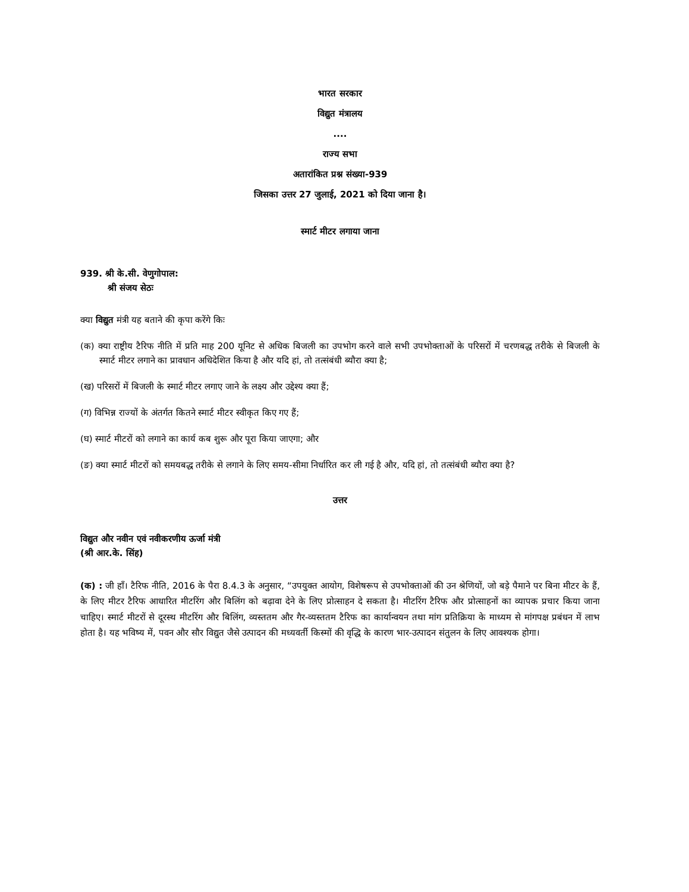भारत सरकार
विद्युत मंत्रालय
....
राज्य सभा
अतारांकित प्रश्न संख्या-939
जिसका उत्तर 27 जुलाई, 2021 को दिया जाना है।
स्मार्ट मीटर लगाया जाना
939. श्री के.सी. वेणुगोपाल:
श्री संजय सेठः
क्या विद्युत मंत्री यह बताने की कृपा करेंगे किः
(क) क्या राष्ट्रीय टैरिफ नीति में प्रति माह 200 यूनिट से अधिक बिजली का उपभोग करने वाले सभी उपभोक्ताओं के परिसरों में चरणबद्ध तरीके से बिजली के स्मार्ट मीटर लगाने का प्रावधान अधिदेशित किया है और यदि हां, तो तत्संबंधी ब्यौरा क्या है;
(ख) परिसरों में बिजली के स्मार्ट मीटर लगाए जाने के लक्ष्य और उद्देश्य क्या हैं;
(ग) विभिन्न राज्यों के अंतर्गत कितने स्मार्ट मीटर स्वीकृत किए गए हैं;
(घ) स्मार्ट मीटरों को लगाने का कार्य कब शुरू और पूरा किया जाएगा; और
(ङ) क्या स्मार्ट मीटरों को समयबद्ध तरीके से लगाने के लिए समय-सीमा निर्धारित कर ली गई है और, यदि हां, तो तत्संबंधी ब्यौरा क्या है?
उत्तर
विद्युत और नवीन एवं नवीकरणीय ऊर्जा मंत्री
(श्री आर.के. सिंह)
(क) : जी हाँ। टैरिफ नीति, 2016 के पैरा 8.4.3 के अनुसार, “उपयुक्त आयोग, विशेषरूप से उपभोक्ताओं की उन श्रेणियों, जो बड़े पैमाने पर बिना मीटर के हैं, के लिए मीटर टैरिफ आधारित मीटरिंग और बिलिंग को बढ़ावा देने के लिए प्रोत्साहन दे सकता है। मीटरिंग टैरिफ और प्रोत्साहनों का व्यापक प्रचार किया जाना चाहिए। स्मार्ट मीटरों से दूरस्थ मीटरिंग और बिलिंग, व्यस्ततम और गैर-व्यस्ततम टैरिफ का कार्यान्वयन तथा मांग प्रतिक्रिया के माध्यम से मांगपक्ष प्रबंधन में लाभ होता है। यह भविष्य में, पवन और सौर विद्युत जैसे उत्पादन की मध्यवर्ती किस्मों की वृद्धि के कारण भार-उत्पादन संतुलन के लिए आवश्यक होगा।